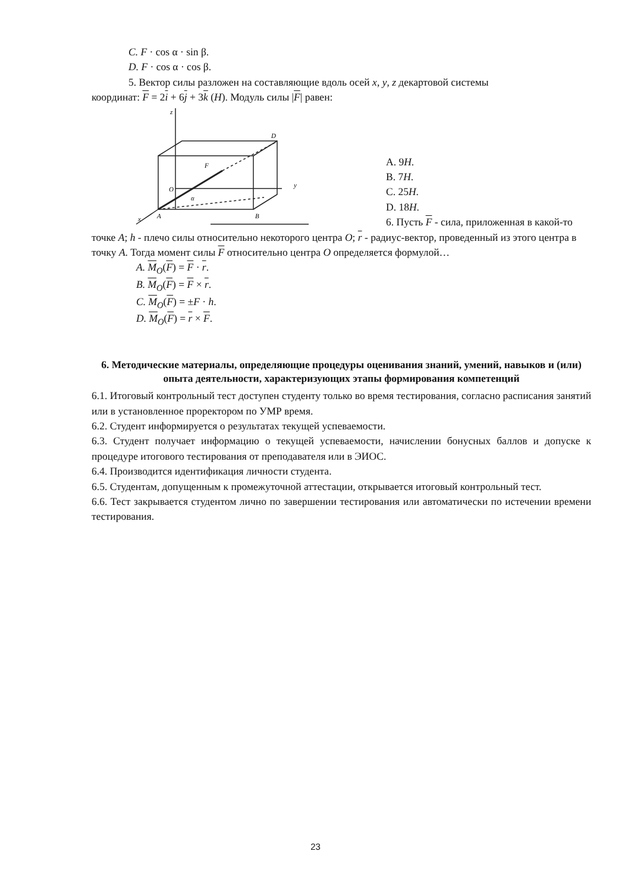C. F · cos α · sin β.
D. F · cos α · cos β.
5. Вектор силы разложен на составляющие вдоль осей x, y, z декартовой системы
координат: F = 2i + 6j + 3k (H). Модуль силы |F| равен:
z
D
F
O
y
α
A
B
x
A. 9H.
B. 7H.
C. 25H.
D. 18H.
6. Пусть F - сила, приложенная в какой-то
точке A; h - плечо силы относительно некоторого центра O; r - радиус-вектор, проведенный из этого центра в точку A. Тогда момент силы F относительно центра O определяется формулой…
A. M<sub>O</sub>(F) = F · r.
B. M<sub>O</sub>(F) = F × r.
C. M<sub>O</sub>(F) = ±F · h.
D. M<sub>O</sub>(F) = r × F.
6. Методические материалы, определяющие процедуры оценивания знаний, умений, навыков и (или) опыта деятельности, характеризующих этапы формирования компетенций
6.1. Итоговый контрольный тест доступен студенту только во время тестирования, согласно расписания занятий или в установленное проректором по УМР время.
6.2. Студент информируется о результатах текущей успеваемости.
6.3. Студент получает информацию о текущей успеваемости, начислении бонусных баллов и допуске к процедуре итогового тестирования от преподавателя или в ЭИОС.
6.4. Производится идентификация личности студента.
6.5. Студентам, допущенным к промежуточной аттестации, открывается итоговый контрольный тест.
6.6. Тест закрывается студентом лично по завершении тестирования или автоматически по истечении времени тестирования.
23